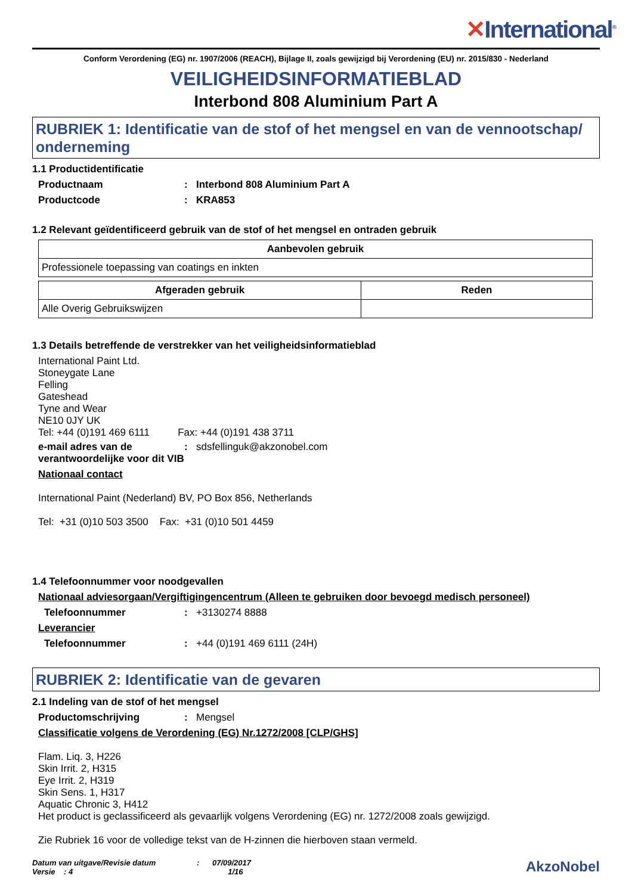✕International<sup>®</sup>
Conform Verordening (EG) nr. 1907/2006 (REACH), Bijlage II, zoals gewijzigd bij Verordening (EU) nr. 2015/830 - Nederland
VEILIGHEIDSINFORMATIEBLAD
Interbond 808 Aluminium Part A
RUBRIEK 1: Identificatie van de stof of het mengsel en van de vennootschap/ onderneming
1.1 Productidentificatie
Productnaam : Interbond 808 Aluminium Part A
Productcode : KRA853
1.2 Relevant geïdentificeerd gebruik van de stof of het mengsel en ontraden gebruik
| Aanbevolen gebruik |
| --- |
| Professionele toepassing van coatings en inkten |
| Afgeraden gebruik | Reden |
| --- | --- |
| Alle Overig Gebruikswijzen | |
1.3 Details betreffende de verstrekker van het veiligheidsinformatieblad
International Paint Ltd.
Stoneygate Lane
Felling
Gateshead
Tyne and Wear
NE10 0JY UK
Tel: +44 (0)191 469 6111 Fax: +44 (0)191 438 3711
e-mail adres van de verantwoordelijke voor dit VIB
:
sdsfellinguk@akzonobel.com
Nationaal contact
International Paint (Nederland) BV, PO Box 856, Netherlands
Tel: +31 (0)10 503 3500 Fax: +31 (0)10 501 4459
1.4 Telefoonnummer voor noodgevallen
Nationaal adviesorgaan/Vergiftigingencentrum (Alleen te gebruiken door bevoegd medisch personeel)
Telefoonnummer :
+3130274 8888
Leverancier
Telefoonnummer :
+44 (0)191 469 6111 (24H)
RUBRIEK 2: Identificatie van de gevaren
2.1 Indeling van de stof of het mengsel
Productomschrijving :
Mengsel
Classificatie volgens de Verordening (EG) Nr.1272/2008 [CLP/GHS]
Flam. Liq. 3, H226
Skin Irrit. 2, H315
Eye Irrit. 2, H319
Skin Sens. 1, H317
Aquatic Chronic 3, H412
Het product is geclassificeerd als gevaarlijk volgens Verordening (EG) nr. 1272/2008 zoals gewijzigd.
Zie Rubriek 16 voor de volledige tekst van de H-zinnen die hierboven staan vermeld.
Datum van uitgave/Revisie datum : 07/09/2017
Versie : 4 1/16
AkzoNobel